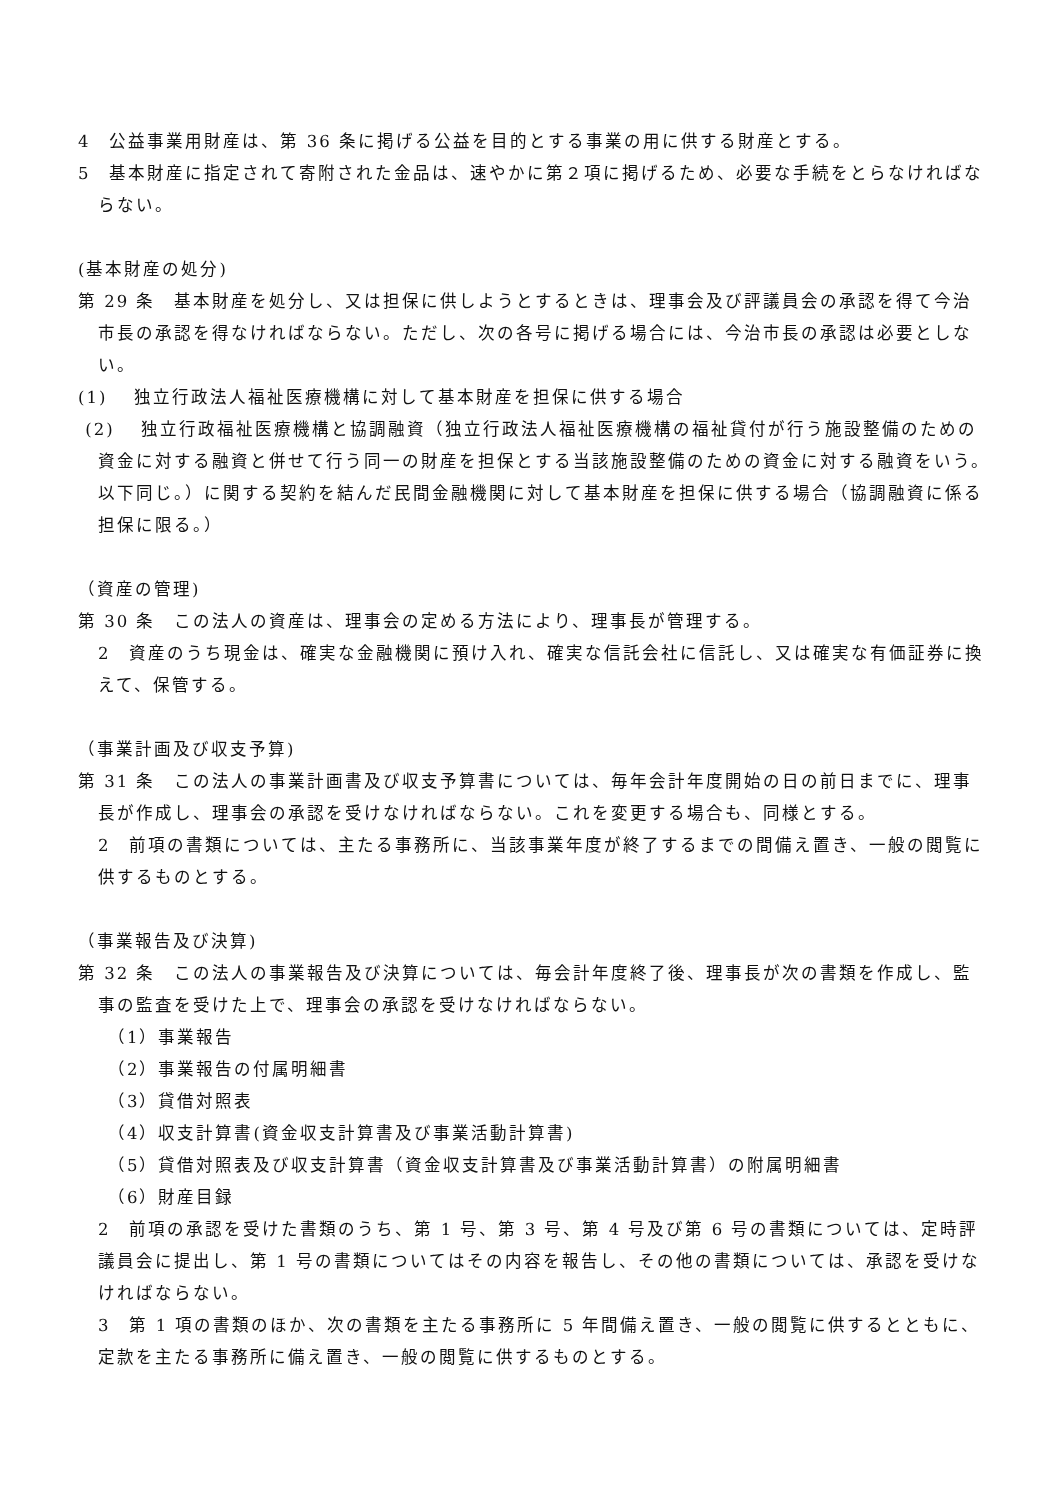4　公益事業用財産は、第 36 条に掲げる公益を目的とする事業の用に供する財産とする。
5　基本財産に指定されて寄附された金品は、速やかに第２項に掲げるため、必要な手続をとらなければならない。
(基本財産の処分)
第 29 条　基本財産を処分し、又は担保に供しようとするときは、理事会及び評議員会の承認を得て今治市長の承認を得なければならない。ただし、次の各号に掲げる場合には、今治市長の承認は必要としない。
(1)　 独立行政法人福祉医療機構に対して基本財産を担保に供する場合
(2)　 独立行政福祉医療機構と協調融資（独立行政法人福祉医療機構の福祉貸付が行う施設整備のための資金に対する融資と併せて行う同一の財産を担保とする当該施設整備のための資金に対する融資をいう。以下同じ。）に関する契約を結んだ民間金融機関に対して基本財産を担保に供する場合（協調融資に係る担保に限る。）
（資産の管理)
第 30 条　この法人の資産は、理事会の定める方法により、理事長が管理する。
2　資産のうち現金は、確実な金融機関に預け入れ、確実な信託会社に信託し、又は確実な有価証券に換えて、保管する。
（事業計画及び収支予算)
第 31 条　この法人の事業計画書及び収支予算書については、毎年会計年度開始の日の前日までに、理事長が作成し、理事会の承認を受けなければならない。これを変更する場合も、同様とする。
2　前項の書類については、主たる事務所に、当該事業年度が終了するまでの間備え置き、一般の閲覧に供するものとする。
（事業報告及び決算)
第 32 条　この法人の事業報告及び決算については、毎会計年度終了後、理事長が次の書類を作成し、監事の監査を受けた上で、理事会の承認を受けなければならない。
（1）事業報告
（2）事業報告の付属明細書
（3）貸借対照表
（4）収支計算書(資金収支計算書及び事業活動計算書)
（5）貸借対照表及び収支計算書（資金収支計算書及び事業活動計算書）の附属明細書
（6）財産目録
2　前項の承認を受けた書類のうち、第 1 号、第 3 号、第 4 号及び第 6 号の書類については、定時評議員会に提出し、第 1 号の書類についてはその内容を報告し、その他の書類については、承認を受けなければならない。
3　第 1 項の書類のほか、次の書類を主たる事務所に 5 年間備え置き、一般の閲覧に供するとともに、定款を主たる事務所に備え置き、一般の閲覧に供するものとする。